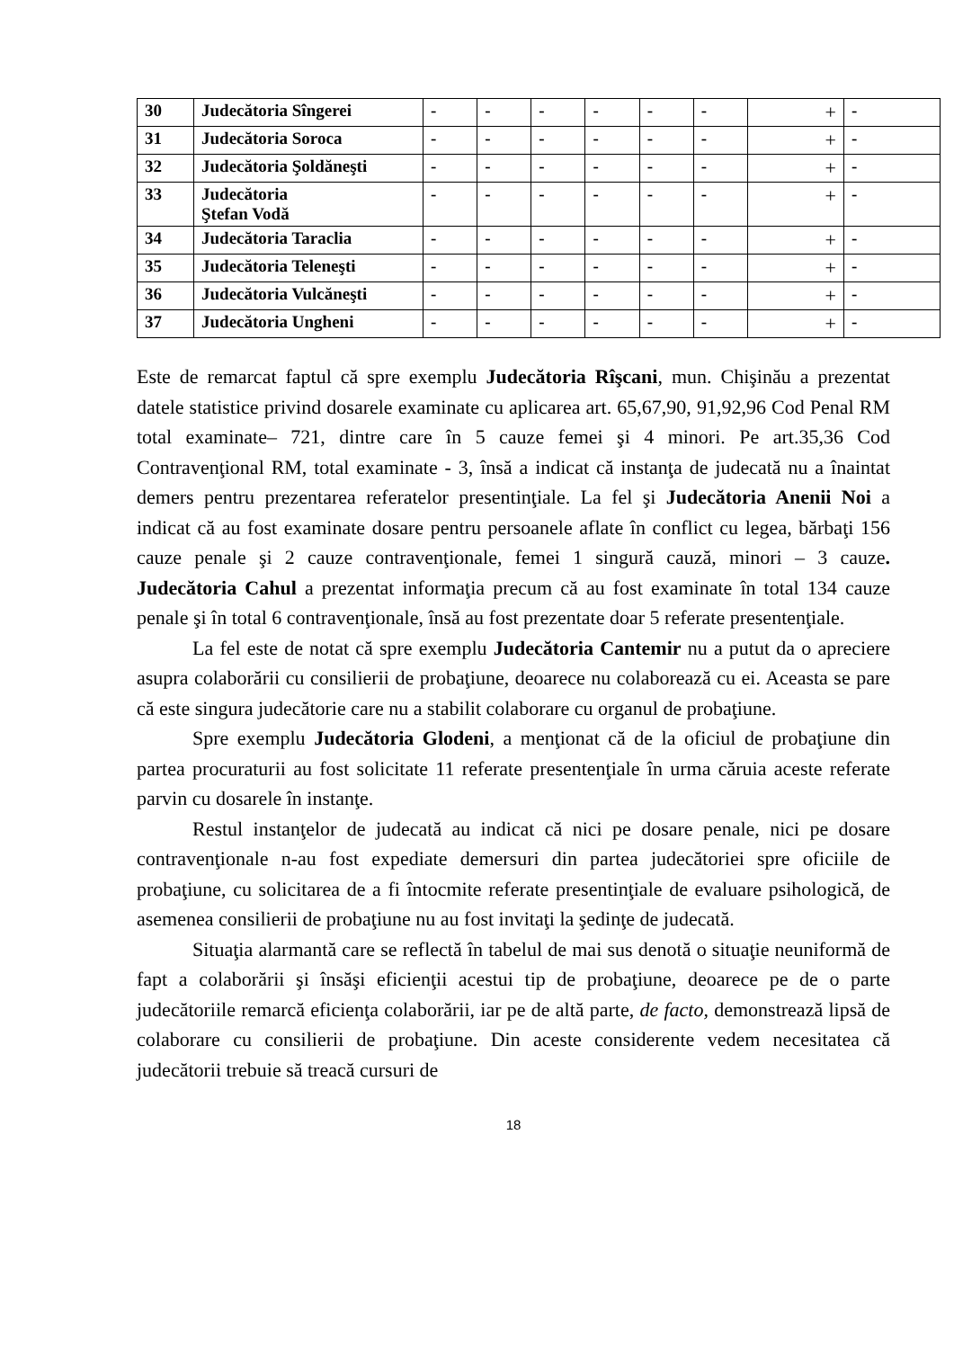| 30 | Judecătoria Sîngerei | - | - | - | - | - | - | + | - |
| 31 | Judecătoria Soroca | - | - | - | - | - | - | + | - |
| 32 | Judecătoria Şoldăneşti | - | - | - | - | - | - | + | - |
| 33 | Judecătoria Ştefan Vodă | - | - | - | - | - | - | + | - |
| 34 | Judecătoria Taraclia | - | - | - | - | - | - | + | - |
| 35 | Judecătoria Teleneşti | - | - | - | - | - | - | + | - |
| 36 | Judecătoria Vulcăneşti | - | - | - | - | - | - | + | - |
| 37 | Judecătoria Ungheni | - | - | - | - | - | - | + | - |
Este de remarcat faptul că spre exemplu Judecătoria Rîşcani, mun. Chişinău a prezentat datele statistice privind dosarele examinate cu aplicarea art. 65,67,90, 91,92,96 Cod Penal RM total examinate– 721, dintre care în 5 cauze femei şi 4 minori. Pe art.35,36 Cod Contravenţional RM, total examinate - 3, însă a indicat că instanţa de judecată nu a înaintat demers pentru prezentarea referatelor presentinţiale. La fel şi Judecătoria Anenii Noi a indicat că au fost examinate dosare pentru persoanele aflate în conflict cu legea, bărbaţi 156 cauze penale şi 2 cauze contravenţionale, femei 1 singură cauză, minori – 3 cauze. Judecătoria Cahul a prezentat informaţia precum că au fost examinate în total 134 cauze penale şi în total 6 contravenţionale, însă au fost prezentate doar 5 referate presentenţiale.
La fel este de notat că spre exemplu Judecătoria Cantemir nu a putut da o apreciere asupra colaborării cu consilierii de probaţiune, deoarece nu colaborează cu ei. Aceasta se pare că este singura judecătorie care nu a stabilit colaborare cu organul de probaţiune.
Spre exemplu Judecătoria Glodeni, a menţionat că de la oficiul de probaţiune din partea procuraturii au fost solicitate 11 referate presentenţiale în urma căruia aceste referate parvin cu dosarele în instanţe.
Restul instanţelor de judecată au indicat că nici pe dosare penale, nici pe dosare contravenţionale n-au fost expediate demersuri din partea judecătoriei spre oficiile de probaţiune, cu solicitarea de a fi întocmite referate presentinţiale de evaluare psihologică, de asemenea consilierii de probaţiune nu au fost invitaţi la şedinţe de judecată.
Situaţia alarmantă care se reflectă în tabelul de mai sus denotă o situaţie neuniformă de fapt a colaborării şi însăşi eficienţii acestui tip de probaţiune, deoarece pe de o parte judecătoriile remarcă eficienţa colaborării, iar pe de altă parte, de facto, demonstrează lipsă de colaborare cu consilierii de probaţiune. Din aceste considerente vedem necesitatea că judecătorii trebuie să treacă cursuri de
18